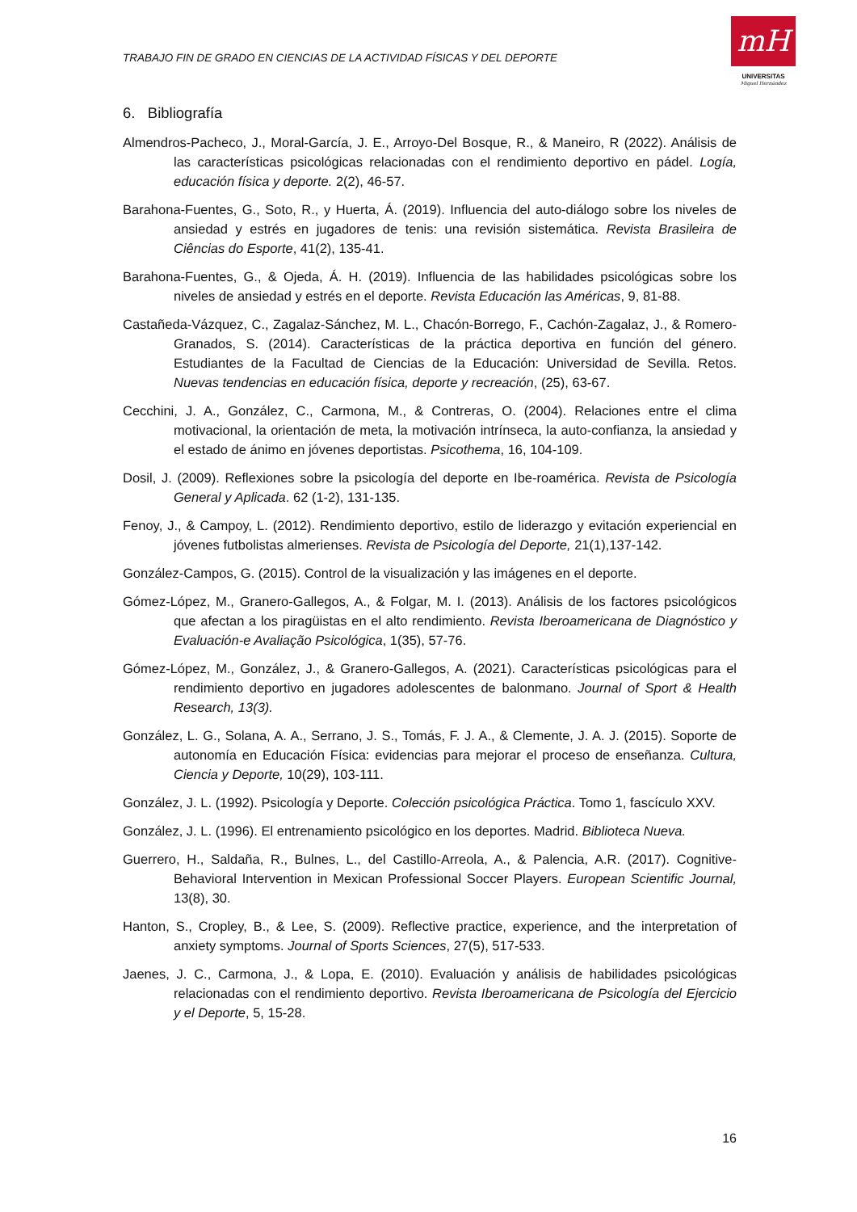TRABAJO FIN DE GRADO EN CIENCIAS DE LA ACTIVIDAD FÍSICAS Y DEL DEPORTE
mH
UNIVERSITAS
Miguel Hernández
6. Bibliografía
Almendros-Pacheco, J., Moral-García, J. E., Arroyo-Del Bosque, R., & Maneiro, R (2022). Análisis de las características psicológicas relacionadas con el rendimiento deportivo en pádel. Logía, educación física y deporte. 2(2), 46-57.
Barahona-Fuentes, G., Soto, R., y Huerta, Á. (2019). Influencia del auto-diálogo sobre los niveles de ansiedad y estrés en jugadores de tenis: una revisión sistemática. Revista Brasileira de Ciências do Esporte, 41(2), 135-41.
Barahona-Fuentes, G., & Ojeda, Á. H. (2019). Influencia de las habilidades psicológicas sobre los niveles de ansiedad y estrés en el deporte. Revista Educación las Américas, 9, 81-88.
Castañeda-Vázquez, C., Zagalaz-Sánchez, M. L., Chacón-Borrego, F., Cachón-Zagalaz, J., & Romero-Granados, S. (2014). Características de la práctica deportiva en función del género. Estudiantes de la Facultad de Ciencias de la Educación: Universidad de Sevilla. Retos. Nuevas tendencias en educación física, deporte y recreación, (25), 63-67.
Cecchini, J. A., González, C., Carmona, M., & Contreras, O. (2004). Relaciones entre el clima motivacional, la orientación de meta, la motivación intrínseca, la auto-confianza, la ansiedad y el estado de ánimo en jóvenes deportistas. Psicothema, 16, 104-109.
Dosil, J. (2009). Reflexiones sobre la psicología del deporte en Ibe-roamérica. Revista de Psicología General y Aplicada. 62 (1-2), 131-135.
Fenoy, J., & Campoy, L. (2012). Rendimiento deportivo, estilo de liderazgo y evitación experiencial en jóvenes futbolistas almerienses. Revista de Psicología del Deporte, 21(1),137-142.
González-Campos, G. (2015). Control de la visualización y las imágenes en el deporte.
Gómez-López, M., Granero-Gallegos, A., & Folgar, M. I. (2013). Análisis de los factores psicológicos que afectan a los piragüistas en el alto rendimiento. Revista Iberoamericana de Diagnóstico y Evaluación-e Avaliação Psicológica, 1(35), 57-76.
Gómez-López, M., González, J., & Granero-Gallegos, A. (2021). Características psicológicas para el rendimiento deportivo en jugadores adolescentes de balonmano. Journal of Sport & Health Research, 13(3).
González, L. G., Solana, A. A., Serrano, J. S., Tomás, F. J. A., & Clemente, J. A. J. (2015). Soporte de autonomía en Educación Física: evidencias para mejorar el proceso de enseñanza. Cultura, Ciencia y Deporte, 10(29), 103-111.
González, J. L. (1992). Psicología y Deporte. Colección psicológica Práctica. Tomo 1, fascículo XXV.
González, J. L. (1996). El entrenamiento psicológico en los deportes. Madrid. Biblioteca Nueva.
Guerrero, H., Saldaña, R., Bulnes, L., del Castillo-Arreola, A., & Palencia, A.R. (2017). Cognitive-Behavioral Intervention in Mexican Professional Soccer Players. European Scientific Journal, 13(8), 30.
Hanton, S., Cropley, B., & Lee, S. (2009). Reflective practice, experience, and the interpretation of anxiety symptoms. Journal of Sports Sciences, 27(5), 517-533.
Jaenes, J. C., Carmona, J., & Lopa, E. (2010). Evaluación y análisis de habilidades psicológicas relacionadas con el rendimiento deportivo. Revista Iberoamericana de Psicología del Ejercicio y el Deporte, 5, 15-28.
16